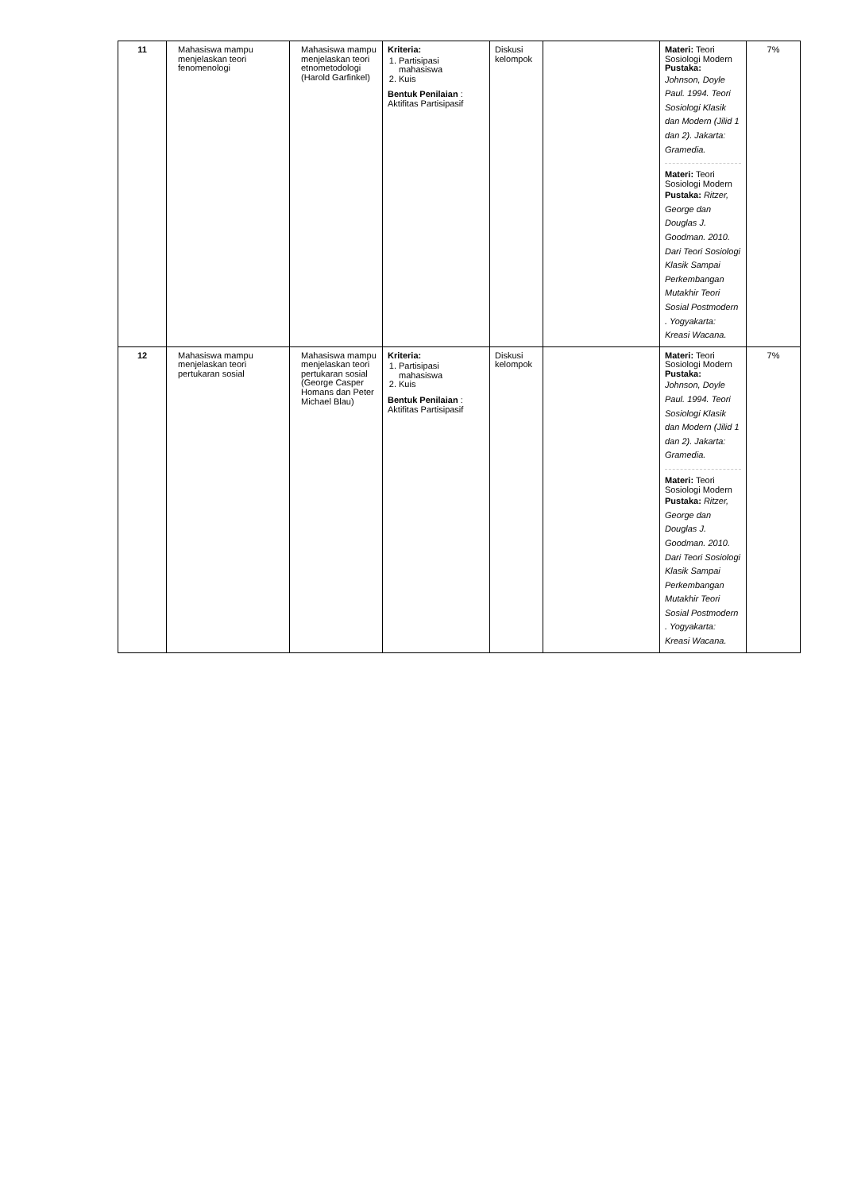| 11 | Mahasiswa mampu menjelaskan teori fenomenologi | Mahasiswa mampu menjelaskan teori etnometodologi (Harold Garfinkel) | Kriteria: 1. Partisipasi mahasiswa 2. Kuis Bentuk Penilaian : Aktifitas Partisipasif | Diskusi kelompok | | Materi: Teori Sosiologi Modern Pustaka: Johnson, Doyle Paul. 1994. Teori Sosiologi Klasik dan Modern (Jilid 1 dan 2). Jakarta: Gramedia. Materi: Teori Sosiologi Modern Pustaka: Ritzer, George dan Douglas J. Goodman. 2010. Dari Teori Sosiologi Klasik Sampai Perkembangan Mutakhir Teori Sosial Postmodern . Yogyakarta: Kreasi Wacana. | 7% |
| 12 | Mahasiswa mampu menjelaskan teori pertukaran sosial | Mahasiswa mampu menjelaskan teori pertukaran sosial (George Casper Homans dan Peter Michael Blau) | Kriteria: 1. Partisipasi mahasiswa 2. Kuis Bentuk Penilaian : Aktifitas Partisipasif | Diskusi kelompok | | Materi: Teori Sosiologi Modern Pustaka: Johnson, Doyle Paul. 1994. Teori Sosiologi Klasik dan Modern (Jilid 1 dan 2). Jakarta: Gramedia. Materi: Teori Sosiologi Modern Pustaka: Ritzer, George dan Douglas J. Goodman. 2010. Dari Teori Sosiologi Klasik Sampai Perkembangan Mutakhir Teori Sosial Postmodern . Yogyakarta: Kreasi Wacana. | 7% |